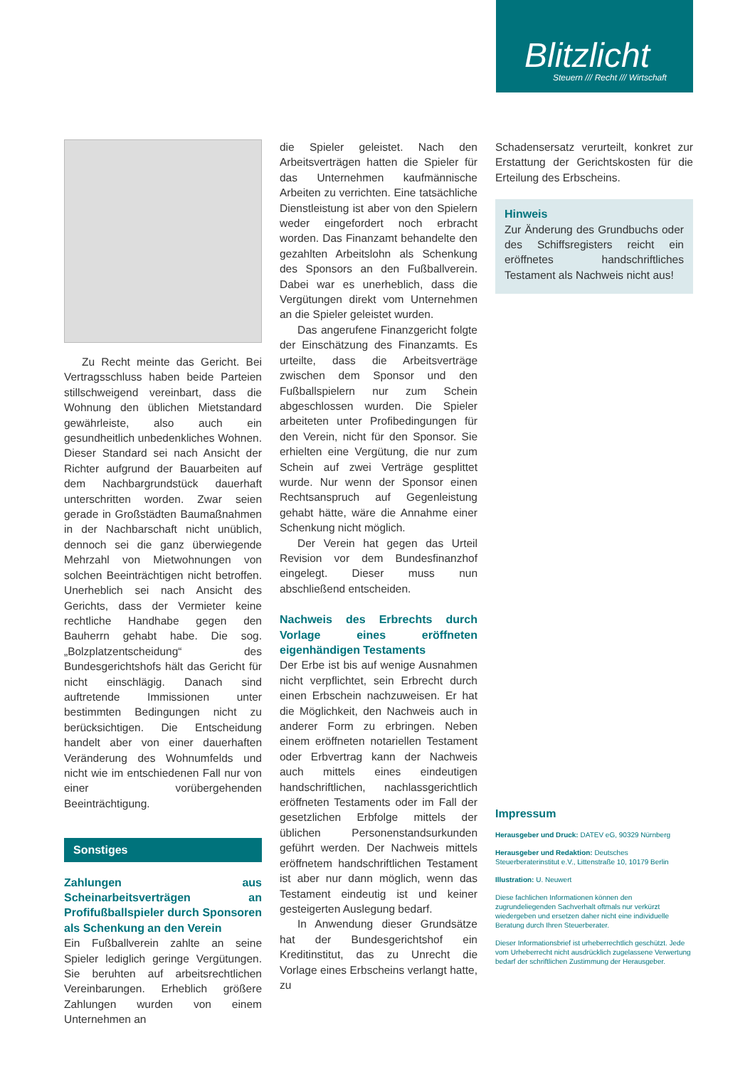Blitzlicht
Steuern /// Recht /// Wirtschaft
Zu Recht meinte das Gericht. Bei Vertragsschluss haben beide Parteien stillschweigend vereinbart, dass die Wohnung den üblichen Mietstandard gewährleiste, also auch ein gesundheitlich unbedenkliches Wohnen. Dieser Standard sei nach Ansicht der Richter aufgrund der Bauarbeiten auf dem Nachbargrundstück dauerhaft unterschritten worden. Zwar seien gerade in Großstädten Baumaßnahmen in der Nachbarschaft nicht unüblich, dennoch sei die ganz überwiegende Mehrzahl von Mietwohnungen von solchen Beeinträchtigen nicht betroffen. Unerheblich sei nach Ansicht des Gerichts, dass der Vermieter keine rechtliche Handhabe gegen den Bauherrn gehabt habe. Die sog. „Bolzplatzentscheidung“ des Bundesgerichtshofs hält das Gericht für nicht einschlägig. Danach sind auftretende Immissionen unter bestimmten Bedingungen nicht zu berücksichtigen. Die Entscheidung handelt aber von einer dauerhaften Veränderung des Wohnumfelds und nicht wie im entschiedenen Fall nur von einer vorübergehenden Beeinträchtigung.
Sonstiges
Zahlungen aus Scheinarbeitsverträgen an Profifußballspieler durch Sponsoren als Schenkung an den Verein
Ein Fußballverein zahlte an seine Spieler lediglich geringe Vergütungen. Sie beruhten auf arbeitsrechtlichen Vereinbarungen. Erheblich größere Zahlungen wurden von einem Unternehmen an
die Spieler geleistet. Nach den Arbeitsverträgen hatten die Spieler für das Unternehmen kaufmännische Arbeiten zu verrichten. Eine tatsächliche Dienstleistung ist aber von den Spielern weder eingefordert noch erbracht worden. Das Finanzamt behandelte den gezahlten Arbeitslohn als Schenkung des Sponsors an den Fußballverein. Dabei war es unerheblich, dass die Vergütungen direkt vom Unternehmen an die Spieler geleistet wurden.
Das angerufene Finanzgericht folgte der Einschätzung des Finanzamts. Es urteilte, dass die Arbeitsverträge zwischen dem Sponsor und den Fußballspielern nur zum Schein abgeschlossen wurden. Die Spieler arbeiteten unter Profibedingungen für den Verein, nicht für den Sponsor. Sie erhielten eine Vergütung, die nur zum Schein auf zwei Verträge gesplittet wurde. Nur wenn der Sponsor einen Rechtsanspruch auf Gegenleistung gehabt hätte, wäre die Annahme einer Schenkung nicht möglich.
Der Verein hat gegen das Urteil Revision vor dem Bundesfinanzhof eingelegt. Dieser muss nun abschließend entscheiden.
Nachweis des Erbrechts durch Vorlage eines eröffneten eigenhändigen Testaments
Der Erbe ist bis auf wenige Ausnahmen nicht verpflichtet, sein Erbrecht durch einen Erbschein nachzuweisen. Er hat die Möglichkeit, den Nachweis auch in anderer Form zu erbringen. Neben einem eröffneten notariellen Testament oder Erbvertrag kann der Nachweis auch mittels eines eindeutigen handschriftlichen, nachlassgerichtlich eröffneten Testaments oder im Fall der gesetzlichen Erbfolge mittels der üblichen Personenstandsurkunden geführt werden. Der Nachweis mittels eröffnetem handschriftlichen Testament ist aber nur dann möglich, wenn das Testament eindeutig ist und keiner gesteigerten Auslegung bedarf.
In Anwendung dieser Grundsätze hat der Bundesgerichtshof ein Kreditinstitut, das zu Unrecht die Vorlage eines Erbscheins verlangt hatte, zu
Schadensersatz verurteilt, konkret zur Erstattung der Gerichtskosten für die Erteilung des Erbscheins.
Hinweis
Zur Änderung des Grundbuchs oder des Schiffsregisters reicht ein eröffnetes handschriftliches Testament als Nachweis nicht aus!
Impressum
Herausgeber und Druck: DATEV eG, 90329 Nürnberg
Herausgeber und Redaktion: Deutsches Steuerberaterinstitut e.V., Littenstraße 10, 10179 Berlin
Illustration: U. Neuwert
Diese fachlichen Informationen können den zugrundeliegenden Sachverhalt oftmals nur verkürzt wiedergeben und ersetzen daher nicht eine individuelle Beratung durch Ihren Steuerberater.
Dieser Informationsbrief ist urheberrechtlich geschützt. Jede vom Urheberrecht nicht ausdrücklich zugelassene Verwertung bedarf der schriftlichen Zustimmung der Herausgeber.